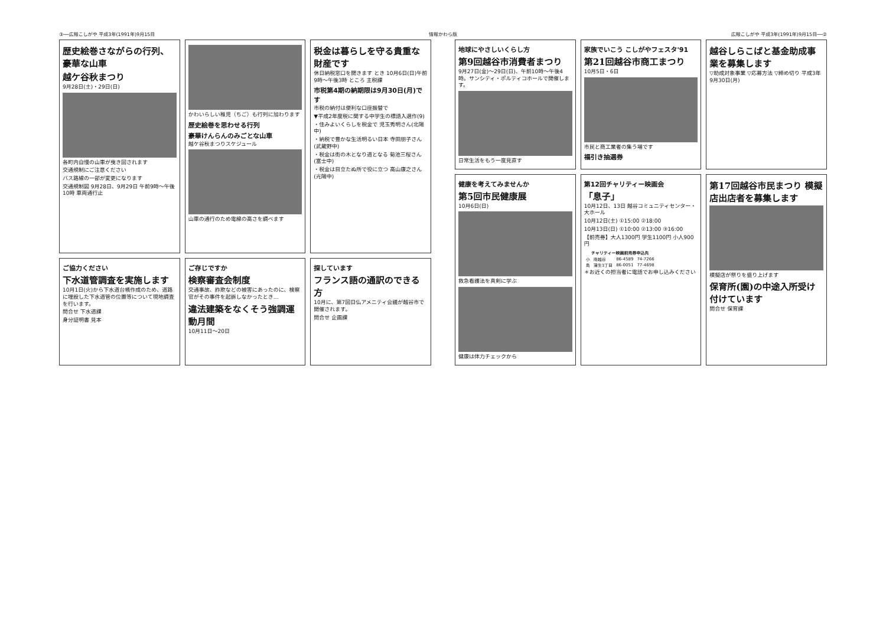③──広報こしがや 平成3年(1991年)9月15日 情報かわら版 広報こしがや 平成3年(1991年)9月15日──②
歴史絵巻さながらの行列、豪華な山車
越ケ谷秋まつり
9月28日(土)・29日(日)
各町内自慢の山車が曳き回されます
交通規制にご注意ください
バス路線の一部が変更になります
交通規制図 9月28日、9月29日 午前9時～午後10時 車両通行止
かわいらしい稚児（ちご）も行列に加わります
歴史絵巻を思わせる行列
豪華けんらんのみごとな山車
越ケ谷秋まつりスケジュール
山車の通行のため電線の高さを調べます
税金は暮らしを守る貴重な財産です
休日納税窓口を開きます とき 10月6日(日)午前9時～午後3時 ところ 主税課
市税第4期の納期限は9月30日(月)です
市税の納付は便利な口座振替で
▼平成2年度税に関する中学生の標語入選作(9)
・住みよいくらしを税金で 児玉秀明さん(北陽中)
・納税で豊かな生活明るい日本 寺田朋子さん(武蔵野中)
・税金は街の木となり道となる 菊池三桜さん(富士中)
・税金は目立たぬ所で役に立つ 高山康之さん(光陽中)
ご協力ください
下水道管調査を実施します
10月1日(火)から下水道台帳作成のため、道路に埋設した下水道管の位置等について現地調査を行います。
問合せ 下水道課
身分証明書 見本
ご存じですか
検察審査会制度
交通事故、詐欺などの被害にあったのに、検察官がその事件を起訴しなかったとき…
違法建築をなくそう強調運動月間
10月11日～20日
探しています
フランス語の通訳のできる方
10月に、第7回日仏アメニティ会議が越谷市で開催されます。
問合せ 企画課
地球にやさしいくらし方
第9回越谷市消費者まつり
9月27日(金)～29日(日)、午前10時～午後4時。サンシティ・ポルティコホールで開催します。
日常生活をもう一度見直す
家族でいこう こしがやフェスタ'91
第21回越谷市商工まつり
10月5日・6日
市民と商工業者の集う場です
福引き抽選券
越谷しらこばと基金助成事業を募集します
▽助成対象事業 ▽応募方法 ▽締め切り 平成3年9月30日(月)
健康を考えてみませんか
第5回市民健康展
10月6日(日)
救急看護法を真剣に学ぶ
健康は体力チェックから
第12回チャリティー映画会
「息子」
10月12日、13日 越谷コミュニティセンター・大ホール
10月12日(土) ①15:00 ②18:00
10月13日(日) ①10:00 ②13:00 ③16:00
【前売券】大人1300円 学生1100円 小人900円
| チャリティー映画前売券申込先 | | | |
| --- | --- | --- | --- |
| 小 | 南越谷 | 86-4589 | 74-7266 |
| 島 | 蒲生3丁目 | 86-0051 | 77-4698 |
＊お近くの担当者に電話でお申し込みください
第17回越谷市民まつり 模擬店出店者を募集します
模擬店が祭りを盛り上げます
保育所(園)の中途入所受け付けています
問合せ 保育課